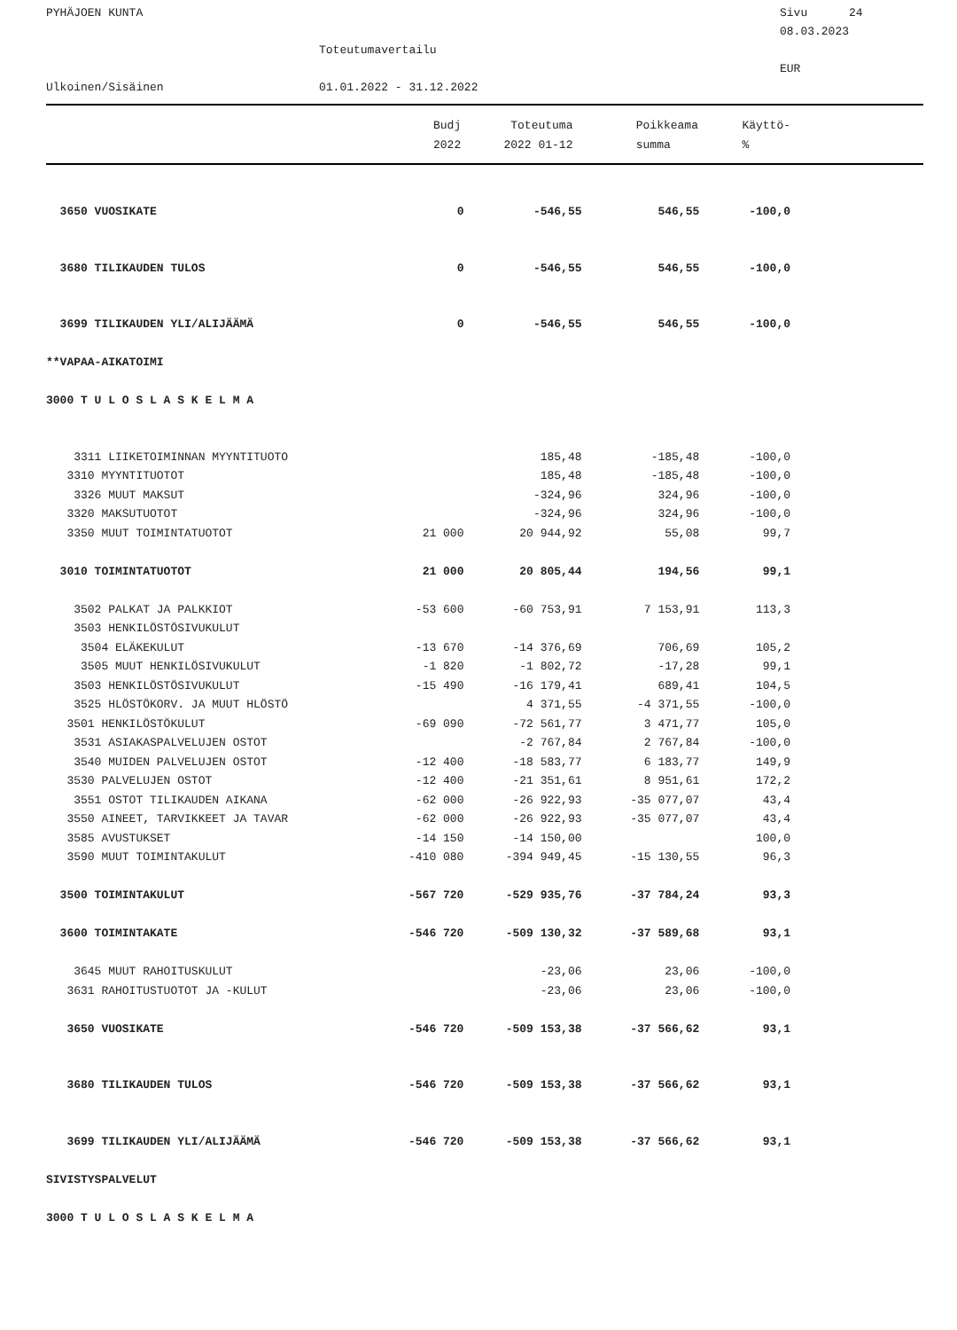PYHÄJOEN KUNTA
Sivu 24
08.03.2023
Toteutumavertailu
EUR
Ulkoinen/Sisäinen
01.01.2022 - 31.12.2022
| | Budj | Toteutuma | Poikkeama | Käyttö- |
| --- | --- | --- | --- | --- |
| | 2022 | 2022 01-12 | summa | % |
| 3650 VUOSIKATE | 0 | -546,55 | 546,55 | -100,0 |
| 3680 TILIKAUDEN TULOS | 0 | -546,55 | 546,55 | -100,0 |
| 3699 TILIKAUDEN YLI/ALIJÄÄMÄ | 0 | -546,55 | 546,55 | -100,0 |
| **VAPAA-AIKATOIMI | | | | |
| 3000 T U L O S L A S K E L M A | | | | |
| 3311 LIIKETOIMINNAN MYYNTITUOTO | | 185,48 | -185,48 | -100,0 |
| 3310 MYYNTITUOTOT | | 185,48 | -185,48 | -100,0 |
| 3326 MUUT MAKSUT | | -324,96 | 324,96 | -100,0 |
| 3320 MAKSUTUOTOT | | -324,96 | 324,96 | -100,0 |
| 3350 MUUT TOIMINTATUOTOT | 21 000 | 20 944,92 | 55,08 | 99,7 |
| 3010 TOIMINTATUOTOT | 21 000 | 20 805,44 | 194,56 | 99,1 |
| 3502 PALKAT JA PALKKIOT | -53 600 | -60 753,91 | 7 153,91 | 113,3 |
| 3503 HENKILÖSTÖSIVUKULUT | | | | |
| 3504 ELÄKEKULUT | -13 670 | -14 376,69 | 706,69 | 105,2 |
| 3505 MUUT HENKILÖSIVUKULUT | -1 820 | -1 802,72 | -17,28 | 99,1 |
| 3503 HENKILÖSTÖSIVUKULUT | -15 490 | -16 179,41 | 689,41 | 104,5 |
| 3525 HLÖSTÖKORV. JA MUUT HLÖSTÖ | | 4 371,55 | -4 371,55 | -100,0 |
| 3501 HENKILÖSTÖKULUT | -69 090 | -72 561,77 | 3 471,77 | 105,0 |
| 3531 ASIAKASPALVELUJEN OSTOT | | -2 767,84 | 2 767,84 | -100,0 |
| 3540 MUIDEN PALVELUJEN OSTOT | -12 400 | -18 583,77 | 6 183,77 | 149,9 |
| 3530 PALVELUJEN OSTOT | -12 400 | -21 351,61 | 8 951,61 | 172,2 |
| 3551 OSTOT TILIKAUDEN AIKANA | -62 000 | -26 922,93 | -35 077,07 | 43,4 |
| 3550 AINEET, TARVIKKEET JA TAVAR | -62 000 | -26 922,93 | -35 077,07 | 43,4 |
| 3585 AVUSTUKSET | -14 150 | -14 150,00 | | 100,0 |
| 3590 MUUT TOIMINTAKULUT | -410 080 | -394 949,45 | -15 130,55 | 96,3 |
| 3500 TOIMINTAKULUT | -567 720 | -529 935,76 | -37 784,24 | 93,3 |
| 3600 TOIMINTAKATE | -546 720 | -509 130,32 | -37 589,68 | 93,1 |
| 3645 MUUT RAHOITUSKULUT | | -23,06 | 23,06 | -100,0 |
| 3631 RAHOITUSTUOTOT JA -KULUT | | -23,06 | 23,06 | -100,0 |
| 3650 VUOSIKATE | -546 720 | -509 153,38 | -37 566,62 | 93,1 |
| 3680 TILIKAUDEN TULOS | -546 720 | -509 153,38 | -37 566,62 | 93,1 |
| 3699 TILIKAUDEN YLI/ALIJÄÄMÄ | -546 720 | -509 153,38 | -37 566,62 | 93,1 |
| SIVISTYSPALVELUT | | | | |
| 3000 T U L O S L A S K E L M A | | | | |